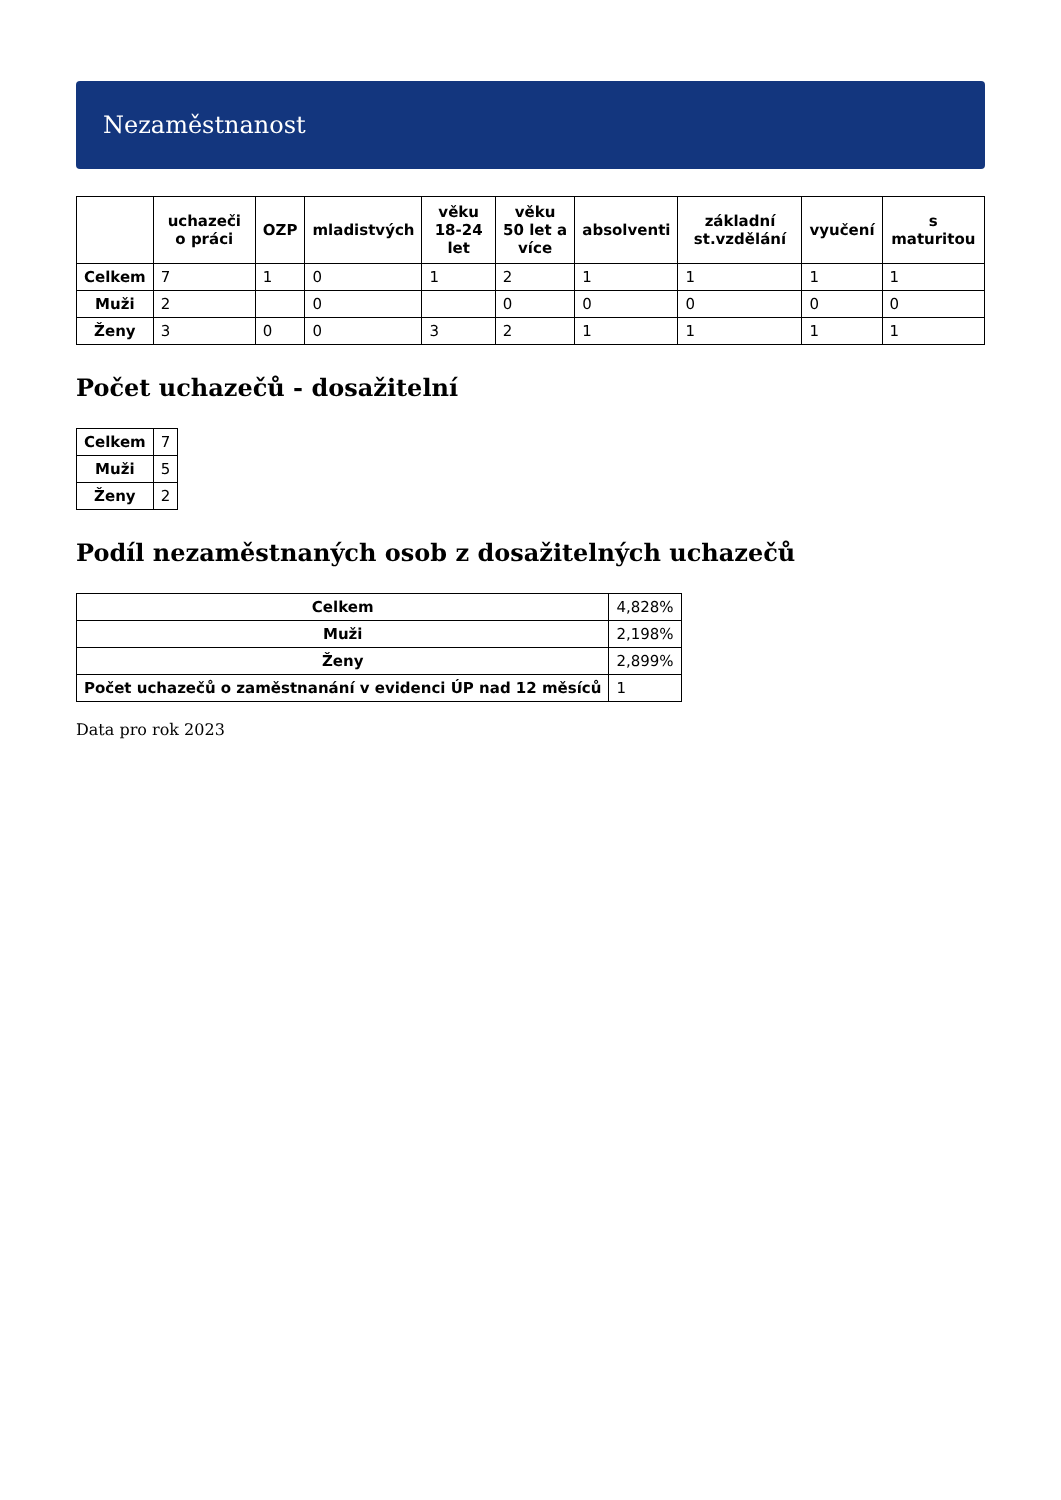Nezaměstnanost
| | uchazeči o práci | OZP | mladistvých | věku 18-24 let | věku 50 let a více | absolventi | základní st.vzdělání | vyučení | s maturitou |
| --- | --- | --- | --- | --- | --- | --- | --- | --- | --- |
| Celkem | 7 | 1 | 0 | 1 | 2 | 1 | 1 | 1 | 1 |
| Muži | 2 | | 0 | | 0 | 0 | 0 | 0 | 0 |
| Ženy | 3 | 0 | 0 | 3 | 2 | 1 | 1 | 1 | 1 |
Počet uchazečů - dosažitelní
| Celkem | 7 |
| Muži | 5 |
| Ženy | 2 |
Podíl nezaměstnaných osob z dosažitelných uchazečů
| Celkem | 4,828% |
| Muži | 2,198% |
| Ženy | 2,899% |
| Počet uchazečů o zaměstnanání v evidenci ÚP nad 12 měsíců | 1 |
Data pro rok 2023